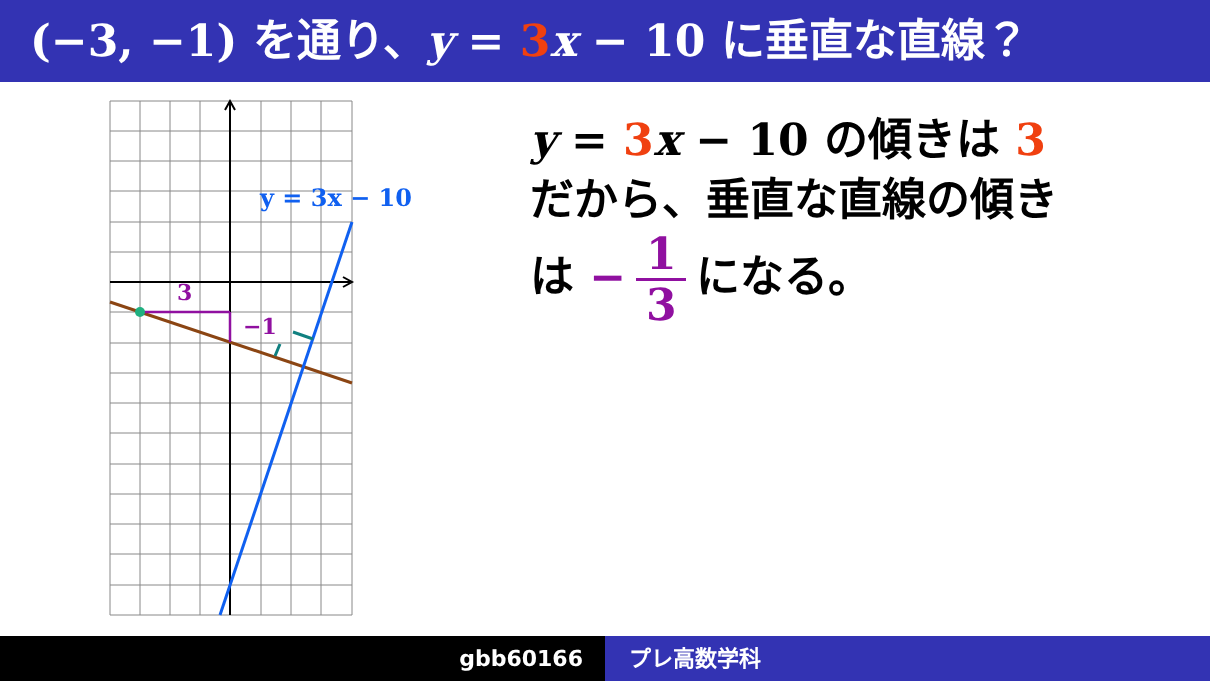(−3, −1) を通り、y = 3 x − 10 に垂直な直線？
3
−1
y = 3x − 10
y = 3 x − 10 の傾きは 3
だから、垂直な直線の傾き
は − 1 3 になる。
gbb60166 プレ高数学科